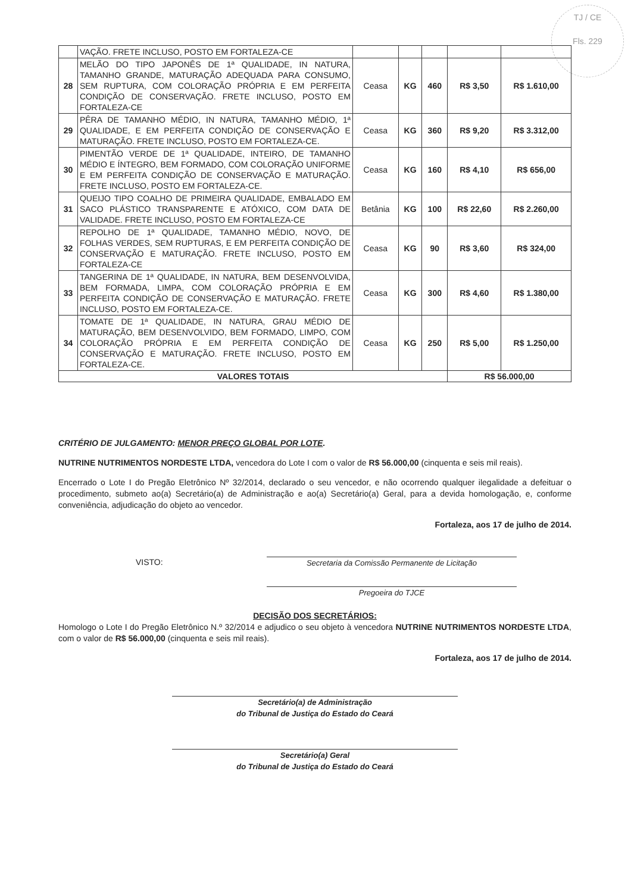TJ / CE
Fls. 229
| | VAÇÃO. FRETE INCLUSO, POSTO EM FORTALEZA-CE | | | | | |
| 28 | MELÃO DO TIPO JAPONÊS DE 1ª QUALIDADE, IN NATURA, TAMANHO GRANDE, MATURAÇÃO ADEQUADA PARA CONSUMO, SEM RUPTURA, COM COLORAÇÃO PRÓPRIA E EM PERFEITA CONDIÇÃO DE CONSERVAÇÃO. FRETE INCLUSO, POSTO EM FORTALEZA-CE | Ceasa | KG | 460 | R$ 3,50 | R$ 1.610,00 |
| 29 | PÊRA DE TAMANHO MÉDIO, IN NATURA, TAMANHO MÉDIO, 1ª QUALIDADE, E EM PERFEITA CONDIÇÃO DE CONSERVAÇÃO E MATURAÇÃO. FRETE INCLUSO, POSTO EM FORTALEZA-CE. | Ceasa | KG | 360 | R$ 9,20 | R$ 3.312,00 |
| 30 | PIMENTÃO VERDE DE 1ª QUALIDADE, INTEIRO, DE TAMANHO MÉDIO E ÍNTEGRO, BEM FORMADO, COM COLORAÇÃO UNIFORME E EM PERFEITA CONDIÇÃO DE CONSERVAÇÃO E MATURAÇÃO. FRETE INCLUSO, POSTO EM FORTALEZA-CE. | Ceasa | KG | 160 | R$ 4,10 | R$ 656,00 |
| 31 | QUEIJO TIPO COALHO DE PRIMEIRA QUALIDADE, EMBALADO EM SACO PLÁSTICO TRANSPARENTE E ATÓXICO, COM DATA DE VALIDADE. FRETE INCLUSO, POSTO EM FORTALEZA-CE | Betânia | KG | 100 | R$ 22,60 | R$ 2.260,00 |
| 32 | REPOLHO DE 1ª QUALIDADE, TAMANHO MÉDIO, NOVO, DE FOLHAS VERDES, SEM RUPTURAS, E EM PERFEITA CONDIÇÃO DE CONSERVAÇÃO E MATURAÇÃO. FRETE INCLUSO, POSTO EM FORTALEZA-CE | Ceasa | KG | 90 | R$ 3,60 | R$ 324,00 |
| 33 | TANGERINA DE 1ª QUALIDADE, IN NATURA, BEM DESENVOLVIDA, BEM FORMADA, LIMPA, COM COLORAÇÃO PRÓPRIA E EM PERFEITA CONDIÇÃO DE CONSERVAÇÃO E MATURAÇÃO. FRETE INCLUSO, POSTO EM FORTALEZA-CE. | Ceasa | KG | 300 | R$ 4,60 | R$ 1.380,00 |
| 34 | TOMATE DE 1ª QUALIDADE, IN NATURA, GRAU MÉDIO DE MATURAÇÃO, BEM DESENVOLVIDO, BEM FORMADO, LIMPO, COM COLORAÇÃO PRÓPRIA E EM PERFEITA CONDIÇÃO DE CONSERVAÇÃO E MATURAÇÃO. FRETE INCLUSO, POSTO EM FORTALEZA-CE. | Ceasa | KG | 250 | R$ 5,00 | R$ 1.250,00 |
| VALORES TOTAIS | | | | | R$ 56.000,00 | |
CRITÉRIO DE JULGAMENTO: MENOR PREÇO GLOBAL POR LOTE.
NUTRINE NUTRIMENTOS NORDESTE LTDA, vencedora do Lote I com o valor de R$ 56.000,00 (cinquenta e seis mil reais).
Encerrado o Lote I do Pregão Eletrônico Nº 32/2014, declarado o seu vencedor, e não ocorrendo qualquer ilegalidade a defeituar o procedimento, submeto ao(a) Secretário(a) de Administração e ao(a) Secretário(a) Geral, para a devida homologação, e, conforme conveniência, adjudicação do objeto ao vencedor.
Fortaleza, aos 17 de julho de 2014.
VISTO: Secretaria da Comissão Permanente de Licitação
Pregoeira do TJCE
DECISÃO DOS SECRETÁRIOS:
Homologo o Lote I do Pregão Eletrônico N.º 32/2014 e adjudico o seu objeto à vencedora NUTRINE NUTRIMENTOS NORDESTE LTDA, com o valor de R$ 56.000,00 (cinquenta e seis mil reais).
Fortaleza, aos 17 de julho de 2014.
Secretário(a) de Administração
do Tribunal de Justiça do Estado do Ceará
Secretário(a) Geral
do Tribunal de Justiça do Estado do Ceará